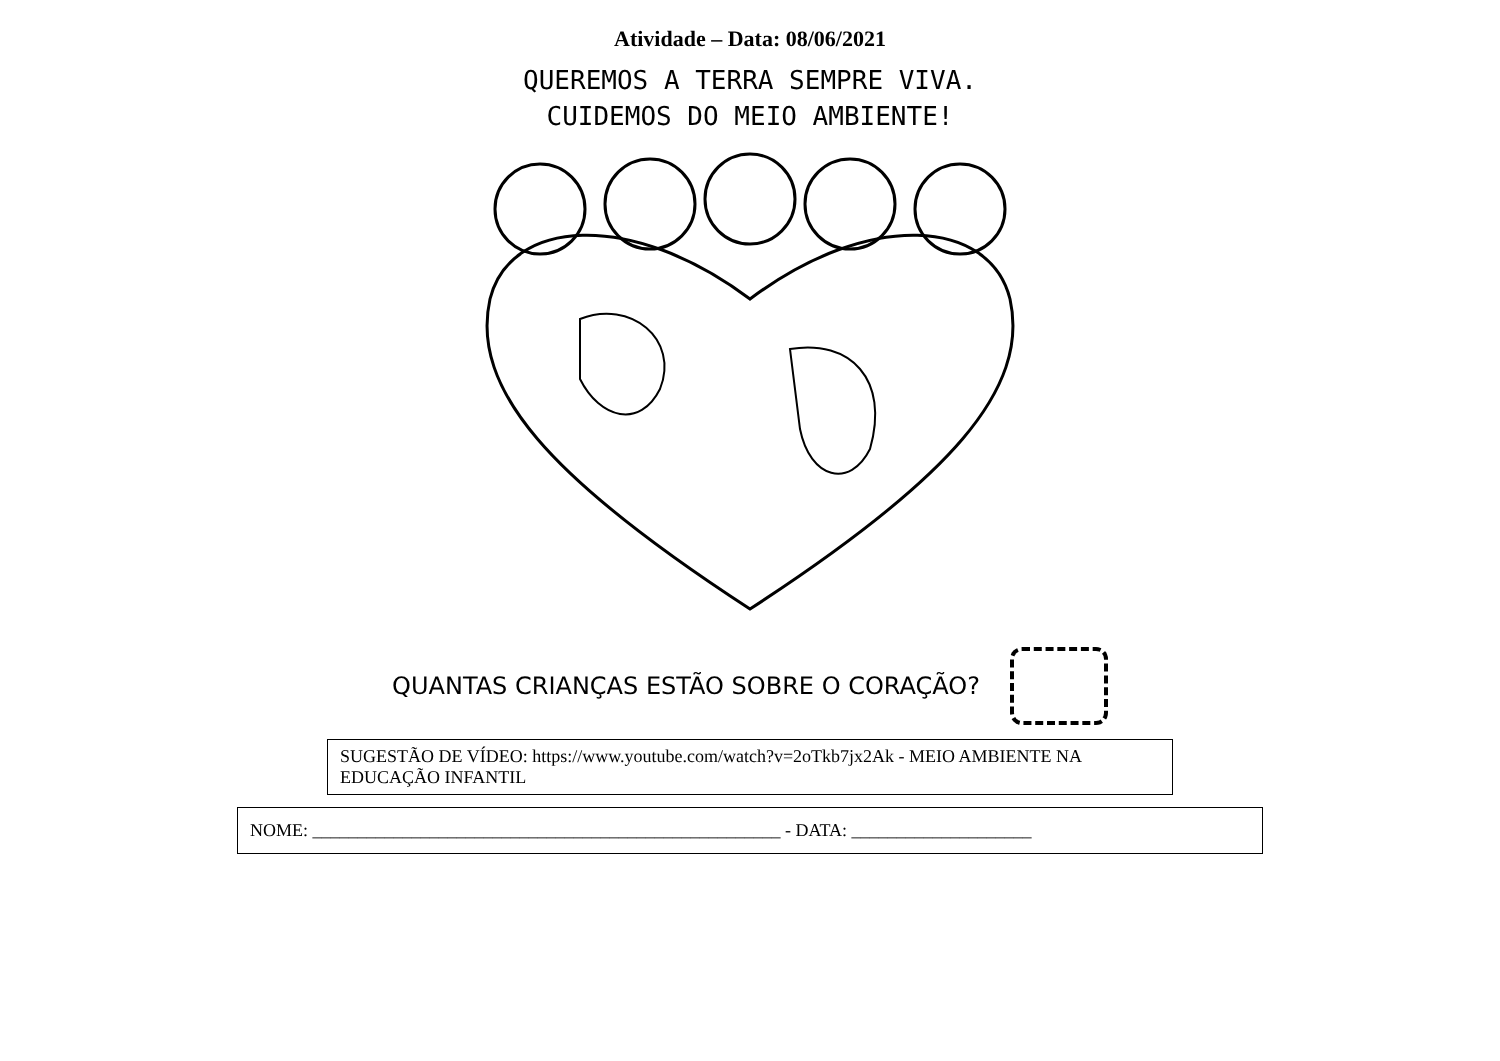Atividade – Data: 08/06/2021
QUEREMOS A TERRA SEMPRE VIVA.
CUIDEMOS DO MEIO AMBIENTE!
QUANTAS CRIANÇAS ESTÃO SOBRE O CORAÇÃO?
SUGESTÃO DE VÍDEO: https://www.youtube.com/watch?v=2oTkb7jx2Ak - MEIO AMBIENTE NA EDUCAÇÃO INFANTIL
NOME: ____________________________________________________ - DATA: ____________________